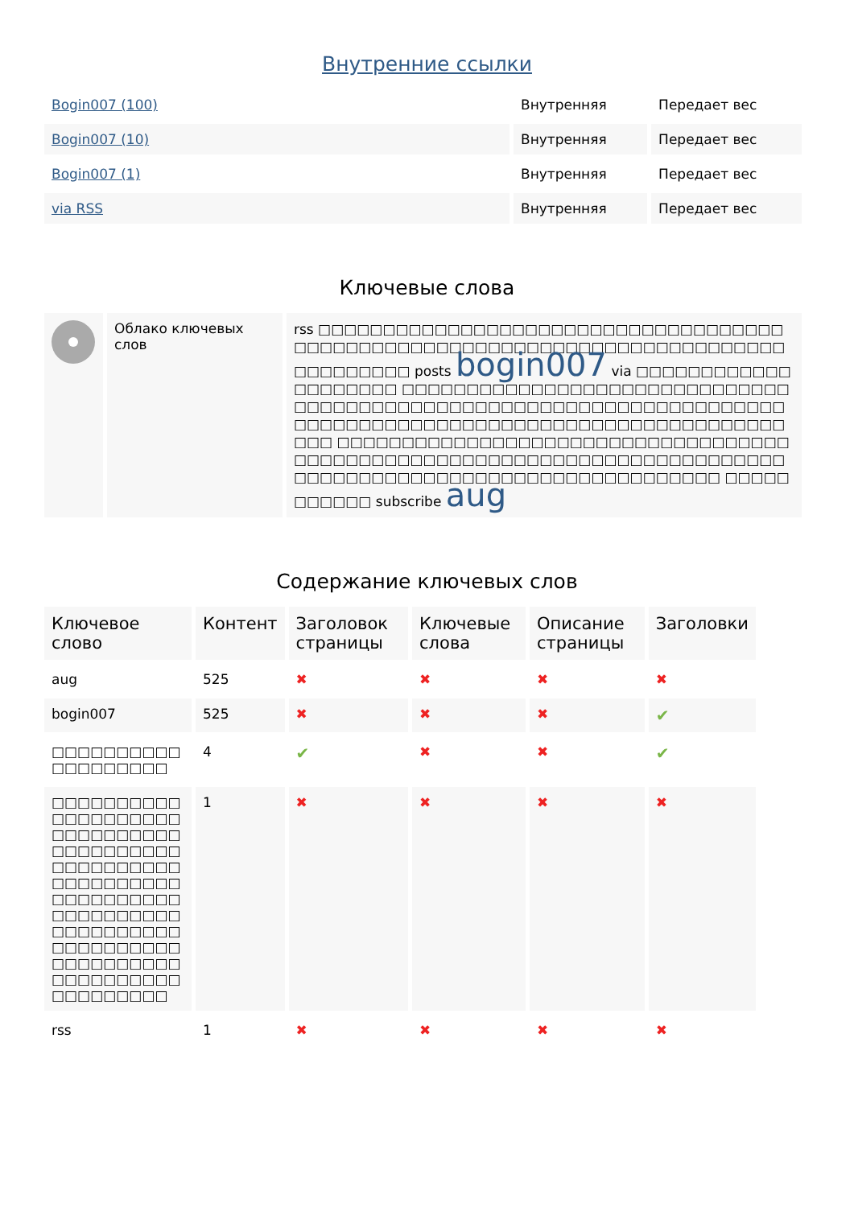Внутренние ссылки
| Bogin007 (100) | Внутренняя | Передает вес |
| Bogin007 (10) | Внутренняя | Передает вес |
| Bogin007 (1) | Внутренняя | Передает вес |
| via RSS | Внутренняя | Передает вес |
Ключевые слова
| | Облако ключевых слов | rss □□□□□□□□□□□□□□□□□□□□□□□□□□□□□□□□□□□□□□□□□□□□□□□□□□□□□□□□□□□□□□□□□□□□□□□□□□□□□□□□□□□ posts bogin007 via □□□□□□□□□□□□□□□□□□□□ □□□□□□□□□□□□□□□□□□□□□□□□□□□□□□□□□□□□□□□□□□□□□□□□□□□□□□□□□□□□□□□□□□□□□□□□□□□□□□□□□□□□□□□□□□□□□□□□□□□□□□□□□□□□□ □□□□□□□□□□□□□□□□□□□□□□□□□□□□□□□□□□□□□□□□□□□□□□□□□□□□□□□□□□□□□□□□□□□□□□□□□□□□□□□□□□□□□□□□□□□□□□□□□□□□□□□□□□ □□□□□□□□□□□ subscribe aug |
Содержание ключевых слов
| Ключевое слово | Контент | Заголовок страницы | Ключевые слова | Описание страницы | Заголовки |
| aug | 525 | ✖ | ✖ | ✖ | ✖ |
| bogin007 | 525 | ✖ | ✖ | ✖ | ✔ |
| □□□□□□□□□□□□□□□□□□□ | 4 | ✔ | ✖ | ✖ | ✔ |
| □□□□□□□□□□□□□□□□□□□□□□□□□□□□□□□□□□□□□□□□□□□□□□□□□□□□□□□□□□□□□□□□□□□□□□□□□□□□□□□□□□□□□□□□□□□□□□□□□□□□□□□□□□□□□□□□□□□□□□□□□□□□□□□□□ | 1 | ✖ | ✖ | ✖ | ✖ |
| rss | 1 | ✖ | ✖ | ✖ | ✖ |